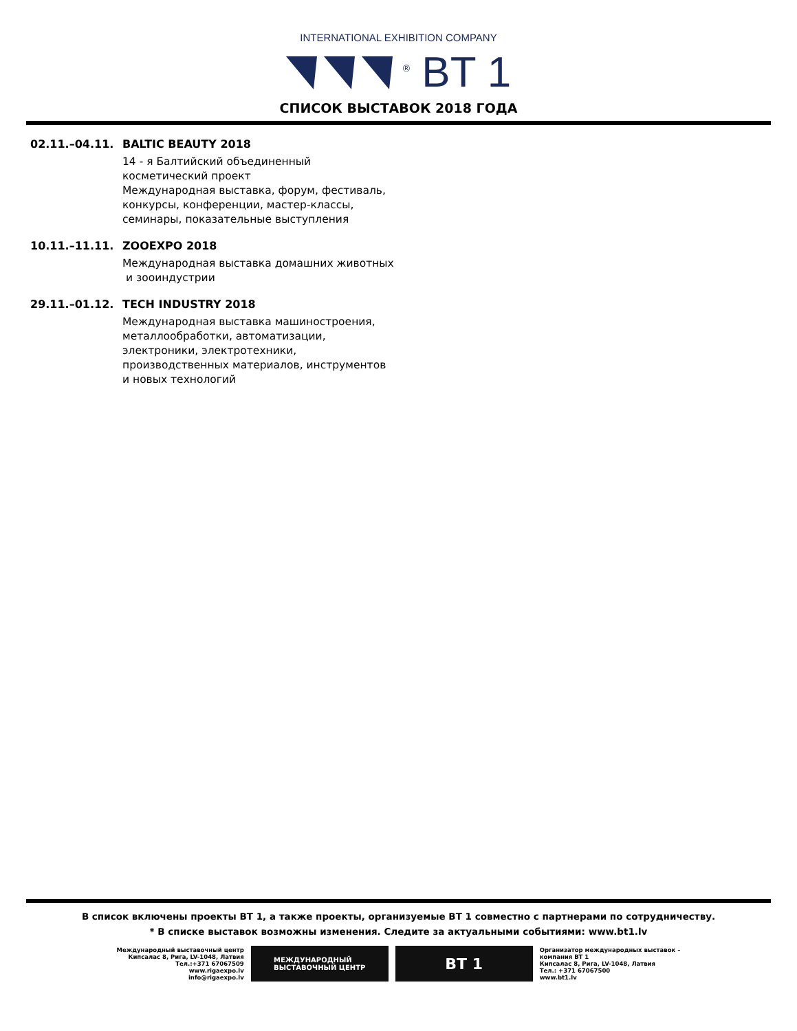INTERNATIONAL EXHIBITION COMPANY
<sup>®</sup> BT 1
СПИСОК ВЫСТАВОК 2018 ГОДА
02.11.–04.11. BALTIC BEAUTY 2018
14 - я Балтийский объединенный
косметический проект
Международная выставка, форум, фестиваль,
конкурсы, конференции, мастер-классы,
семинары, показательные выступления
10.11.–11.11. ZOOEXPO 2018
Международная выставка домашних животных
и зооиндустрии
29.11.–01.12. TECH INDUSTRY 2018
Международная выставка машиностроения,
металлообработки, автоматизации,
электроники, электротехники,
производственных материалов, инструментов
и новых технологий
В список включены проекты BT 1, а также проекты, организуемые BT 1 совместно с партнерами по сотрудничеству.
* В списке выставок возможны изменения. Следите за актуальными событиями: www.bt1.lv
Международный выставочный центр
Кипсалас 8, Рига, LV-1048, Латвия
Тел.:+371 67067509
www.rigaexpo.lv
info@rigaexpo.lv
МЕЖДУНАРОДНЫЙ
ВЫСТАВОЧНЫЙ ЦЕНТР
BT 1
Организатор международных выставок –
компания BT 1
Кипсалас 8, Рига, LV-1048, Латвия
Тел.: +371 67067500
www.bt1.lv